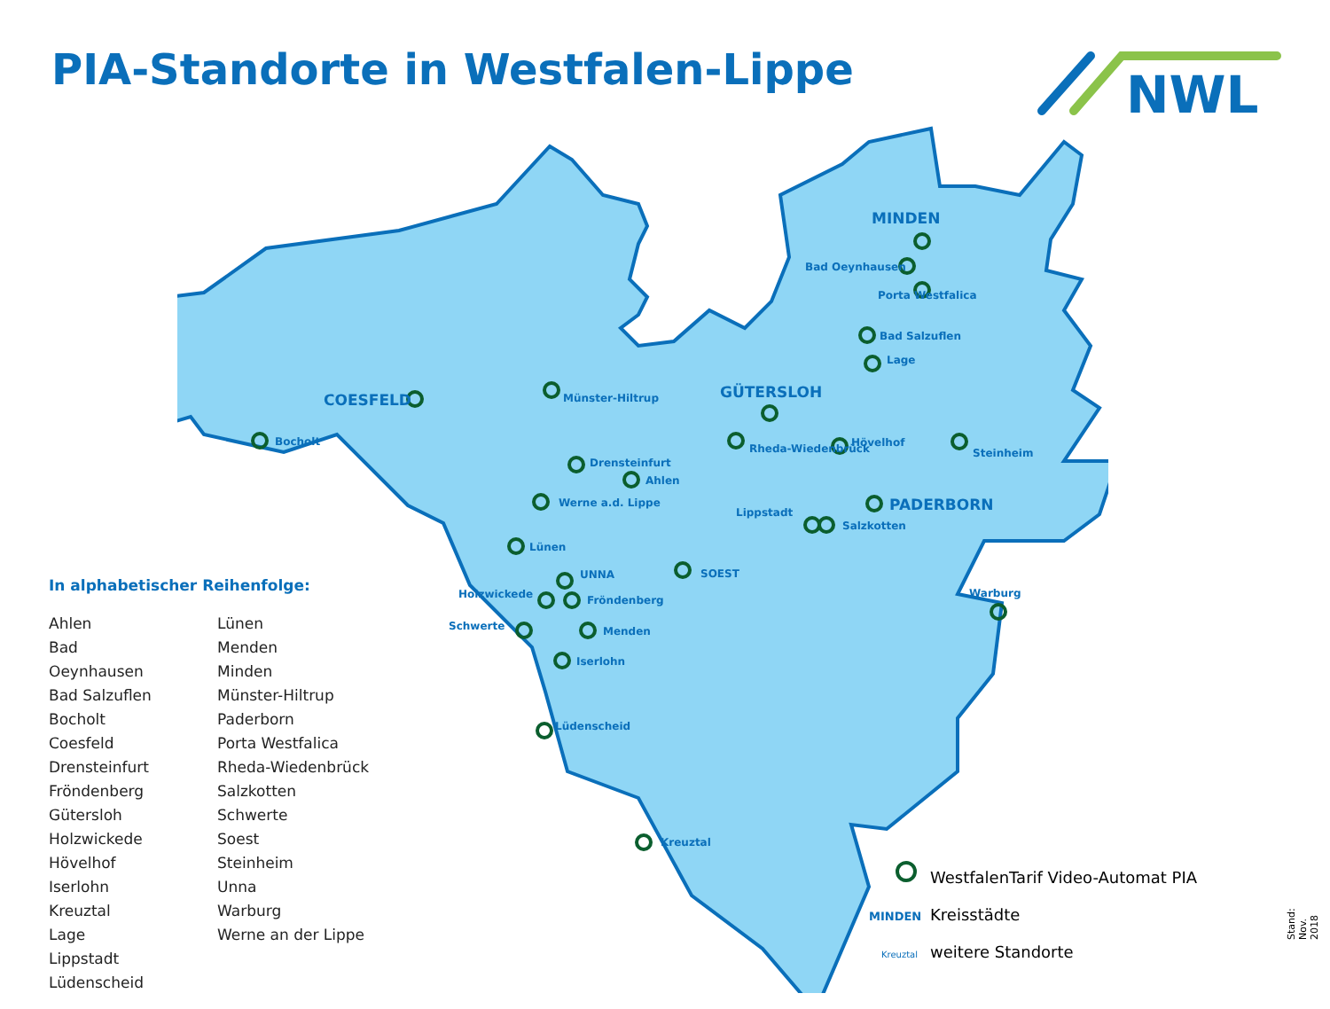PIA-Standorte in Westfalen-Lippe
NWL
MINDEN
Bad Oeynhausen
Porta Westfalica
Bad Salzuflen
Lage
GÜTERSLOH
COESFELD
Münster-Hiltrup
Bocholt
Rheda-Wiedenbrück
Hövelhof
Steinheim
Drensteinfurt
Ahlen
Werne a.d. Lippe
Lippstadt
PADERBORN
Salzkotten
Lünen
SOEST
UNNA
Holzwickede
Fröndenberg
Warburg
Schwerte
Menden
Iserlohn
Lüdenscheid
Kreuztal
In alphabetischer Reihenfolge:
Ahlen
Bad Oeynhausen
Bad Salzuflen
Bocholt
Coesfeld
Drensteinfurt
Fröndenberg
Gütersloh
Holzwickede
Hövelhof
Iserlohn
Kreuztal
Lage
Lippstadt
Lüdenscheid
Lünen
Menden
Minden
Münster-Hiltrup
Paderborn
Porta Westfalica
Rheda-Wiedenbrück
Salzkotten
Schwerte
Soest
Steinheim
Unna
Warburg
Werne an der Lippe
WestfalenTarif Video-Automat PIA
MINDEN Kreisstädte
Kreuztal weitere Standorte
Stand: Nov. 2018